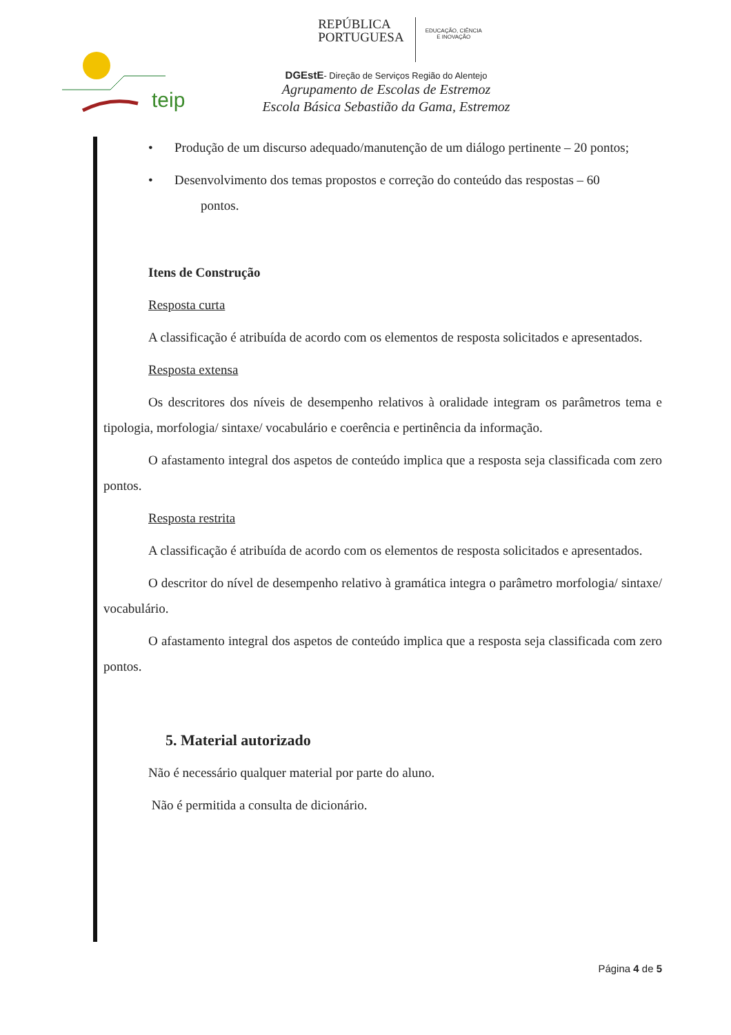teip
REPÚBLICA
PORTUGUESA EDUCAÇÃO, CIÊNCIA
E INOVAÇÃO
DGEstE- Direção de Serviços Região do Alentejo
Agrupamento de Escolas de Estremoz
Escola Básica Sebastião da Gama, Estremoz
• Produção de um discurso adequado/manutenção de um diálogo pertinente – 20 pontos;
• Desenvolvimento dos temas propostos e correção do conteúdo das respostas – 60
pontos.
Itens de Construção
Resposta curta
A classificação é atribuída de acordo com os elementos de resposta solicitados e apresentados.
Resposta extensa
Os descritores dos níveis de desempenho relativos à oralidade integram os parâmetros tema e tipologia, morfologia/ sintaxe/ vocabulário e coerência e pertinência da informação.
O afastamento integral dos aspetos de conteúdo implica que a resposta seja classificada com zero pontos.
Resposta restrita
A classificação é atribuída de acordo com os elementos de resposta solicitados e apresentados.
O descritor do nível de desempenho relativo à gramática integra o parâmetro morfologia/ sintaxe/ vocabulário.
O afastamento integral dos aspetos de conteúdo implica que a resposta seja classificada com zero pontos.
5. Material autorizado
Não é necessário qualquer material por parte do aluno.
Não é permitida a consulta de dicionário.
Página 4 de 5